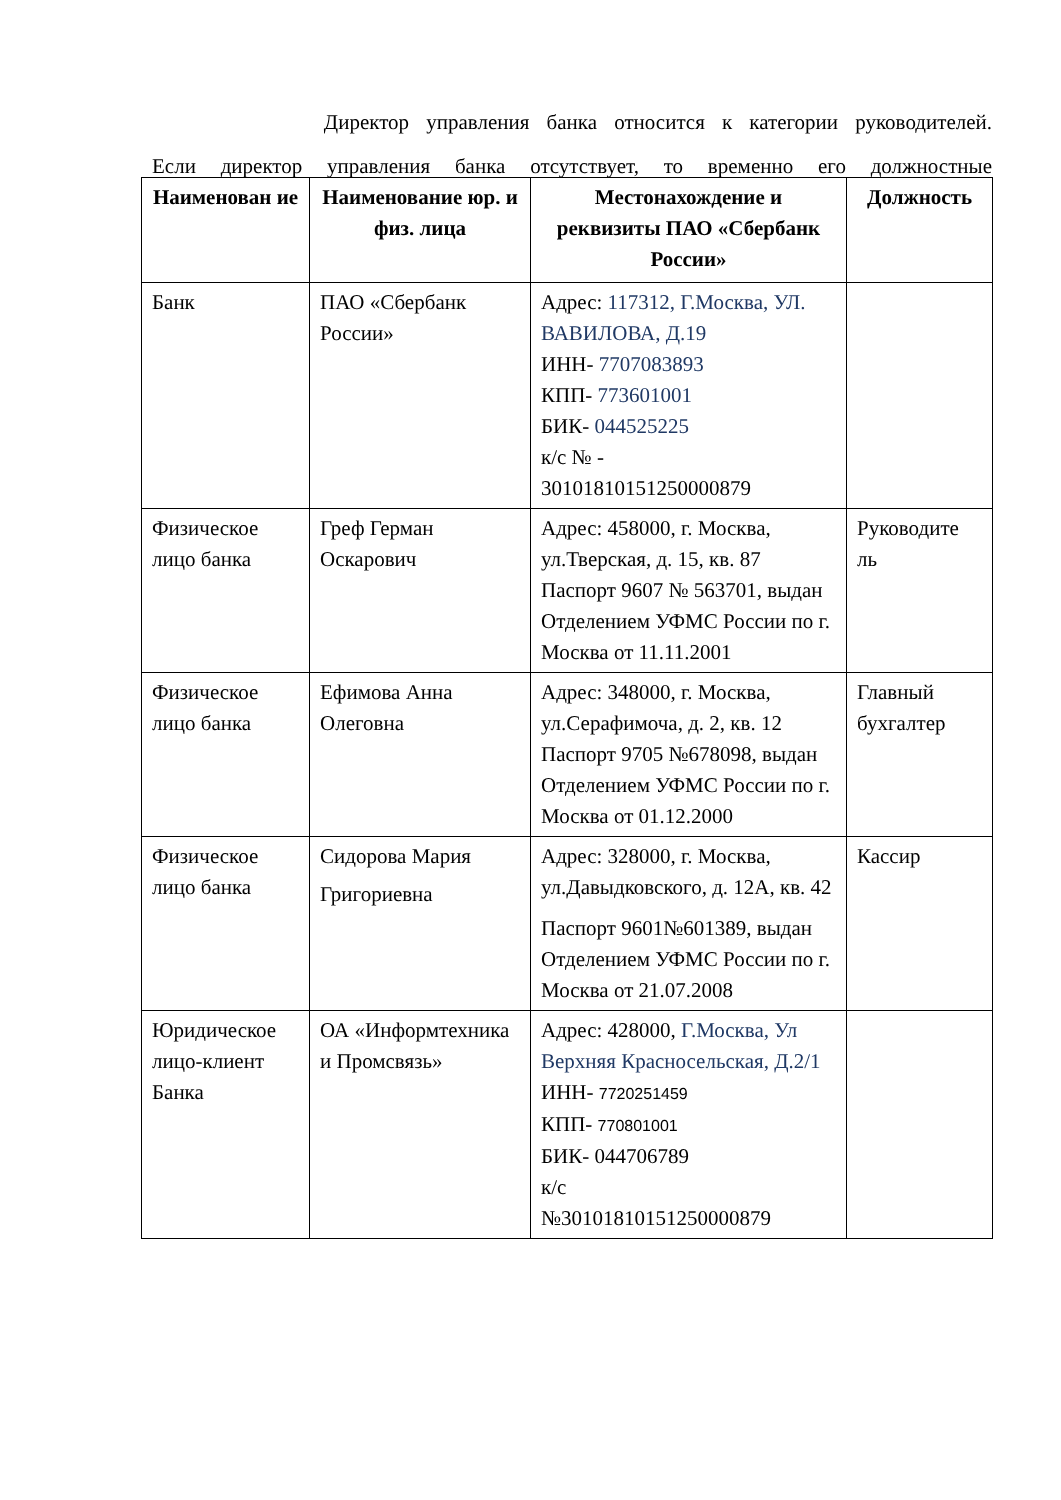Директор управления банка относится к категории руководителей.
Если директор управления банка отсутствует, то временно его должностные
| Наименован ие | Наименование юр. и физ. лица | Местонахождение и реквизиты ПАО «Сбербанк России» | Должность |
| --- | --- | --- | --- |
| Банк | ПАО «Сбербанк России» | Адрес: 117312, Г.Москва, УЛ. ВАВИЛОВА, Д.19 ИНН- 7707083893 КПП- 773601001 БИК- 044525225 к/с № - 30101810151250000879 | |
| Физическое лицо банка | Греф Герман Оскарович | Адрес: 458000, г. Москва, ул.Тверская, д. 15, кв. 87 Паспорт 9607 № 563701, выдан Отделением УФМС России по г. Москва от 11.11.2001 | Руководите ль |
| Физическое лицо банка | Ефимова Анна Олеговна | Адрес: 348000, г. Москва, ул.Серафимоча, д. 2, кв. 12 Паспорт 9705 №678098, выдан Отделением УФМС России по г. Москва от 01.12.2000 | Главный бухгалтер |
| Физическое лицо банка | Сидорова Мария Григориевна | Адрес: 328000, г. Москва, ул.Давыдковского, д. 12А, кв. 42 Паспорт 9601№601389, выдан Отделением УФМС России по г. Москва от 21.07.2008 | Кассир |
| Юридическое лицо-клиент Банка | ОА «Информтехника и Промсвязь» | Адрес: 428000, Г.Москва, Ул Верхняя Красносельская, Д.2/1 ИНН- 7720251459 КПП- 770801001 БИК- 044706789 к/с №30101810151250000879 | |